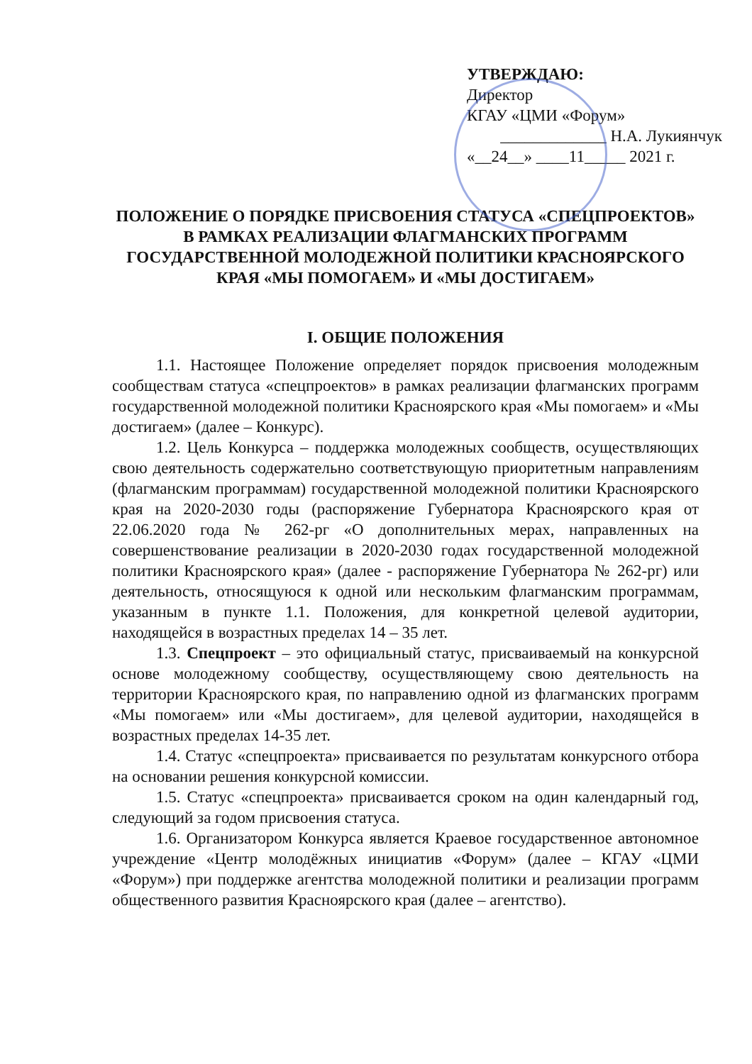УТВЕРЖДАЮ:
Директор
КГАУ «ЦМИ «Форум»
_____________ Н.А. Лукиянчук
«__24__» ____11_____ 2021 г.
ПОЛОЖЕНИЕ О ПОРЯДКЕ ПРИСВОЕНИЯ СТАТУСА «СПЕЦПРОЕКТОВ» В РАМКАХ РЕАЛИЗАЦИИ ФЛАГМАНСКИХ ПРОГРАММ ГОСУДАРСТВЕННОЙ МОЛОДЕЖНОЙ ПОЛИТИКИ КРАСНОЯРСКОГО КРАЯ «МЫ ПОМОГАЕМ» И «МЫ ДОСТИГАЕМ»
I. ОБЩИЕ ПОЛОЖЕНИЯ
1.1. Настоящее Положение определяет порядок присвоения молодежным сообществам статуса «спецпроектов» в рамках реализации флагманских программ государственной молодежной политики Красноярского края «Мы помогаем» и «Мы достигаем» (далее – Конкурс).
1.2. Цель Конкурса – поддержка молодежных сообществ, осуществляющих свою деятельность содержательно соответствующую приоритетным направлениям (флагманским программам) государственной молодежной политики Красноярского края на 2020-2030 годы (распоряжение Губернатора Красноярского края от 22.06.2020 года № 262-рг «О дополнительных мерах, направленных на совершенствование реализации в 2020-2030 годах государственной молодежной политики Красноярского края» (далее - распоряжение Губернатора № 262-рг) или деятельность, относящуюся к одной или нескольким флагманским программам, указанным в пункте 1.1. Положения, для конкретной целевой аудитории, находящейся в возрастных пределах 14 – 35 лет.
1.3. Спецпроект – это официальный статус, присваиваемый на конкурсной основе молодежному сообществу, осуществляющему свою деятельность на территории Красноярского края, по направлению одной из флагманских программ «Мы помогаем» или «Мы достигаем», для целевой аудитории, находящейся в возрастных пределах 14-35 лет.
1.4. Статус «спецпроекта» присваивается по результатам конкурсного отбора на основании решения конкурсной комиссии.
1.5. Статус «спецпроекта» присваивается сроком на один календарный год, следующий за годом присвоения статуса.
1.6. Организатором Конкурса является Краевое государственное автономное учреждение «Центр молодёжных инициатив «Форум» (далее – КГАУ «ЦМИ «Форум») при поддержке агентства молодежной политики и реализации программ общественного развития Красноярского края (далее – агентство).